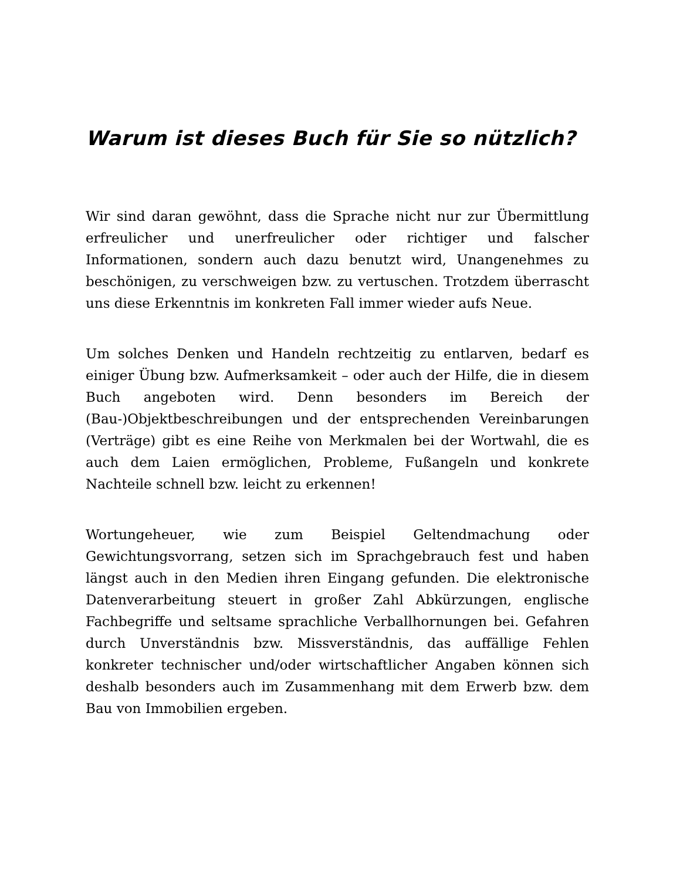Warum ist dieses Buch für Sie so nützlich?
Wir sind daran gewöhnt, dass die Sprache nicht nur zur Übermittlung erfreulicher und unerfreulicher oder richtiger und falscher Informationen, sondern auch dazu benutzt wird, Unangenehmes zu beschönigen, zu verschweigen bzw. zu vertuschen. Trotzdem überrascht uns diese Erkenntnis im konkreten Fall immer wieder aufs Neue.
Um solches Denken und Handeln rechtzeitig zu entlarven, bedarf es einiger Übung bzw. Aufmerksamkeit – oder auch der Hilfe, die in diesem Buch angeboten wird. Denn besonders im Bereich der (Bau-)Objektbeschreibungen und der entsprechenden Vereinbarungen (Verträge) gibt es eine Reihe von Merkmalen bei der Wortwahl, die es auch dem Laien ermöglichen, Probleme, Fußangeln und konkrete Nachteile schnell bzw. leicht zu erkennen!
Wortungeheuer, wie zum Beispiel Geltendmachung oder Gewichtungsvorrang, setzen sich im Sprachgebrauch fest und haben längst auch in den Medien ihren Eingang gefunden. Die elektronische Datenverarbeitung steuert in großer Zahl Abkürzungen, englische Fachbegriffe und seltsame sprachliche Verballhornungen bei. Gefahren durch Unverständnis bzw. Missverständnis, das auffällige Fehlen konkreter technischer und/oder wirtschaftlicher Angaben können sich deshalb besonders auch im Zusammenhang mit dem Erwerb bzw. dem Bau von Immobilien ergeben.